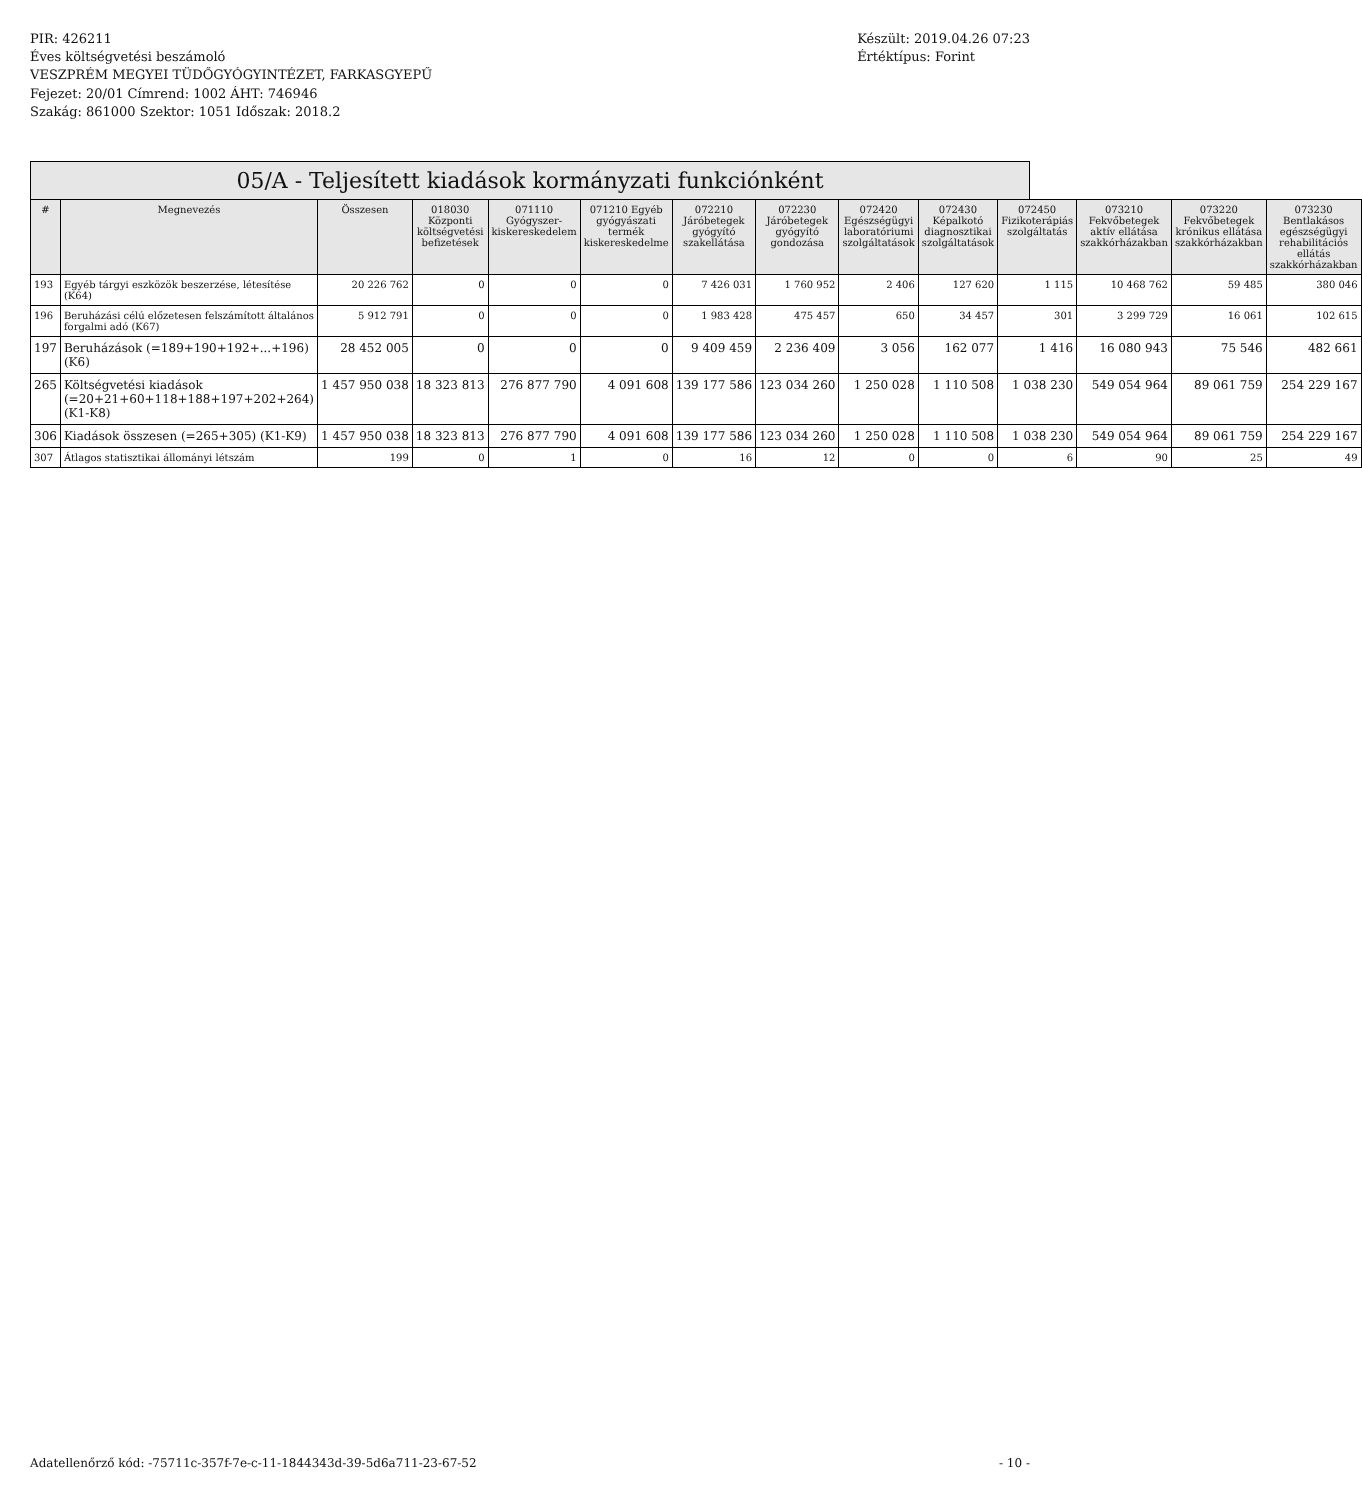PIR: 426211
Éves költségvetési beszámoló
VESZPRÉM MEGYEI TÜDŐGYÓGYINTÉZET, FARKASGYEPŰ
Fejezet: 20/01 Címrend: 1002 ÁHT: 746946
Szakág: 861000 Szektor: 1051 Időszak: 2018.2
Készült: 2019.04.26 07:23
Értéktípus: Forint
05/A - Teljesített kiadások kormányzati funkciónként
| # | Megnevezés | Összesen | 018030 Központi költségvetési befizetések | 071110 Gyógyszer-kiskereskedelem | 071210 Egyéb gyógyászati termék kiskereskedelme | 072210 Járóbetegek gyógyító szakellátása | 072230 Járóbetegek gyógyító gondozása | 072420 Egészségügyi laboratóriumi szolgáltatások | 072430 Képalkotó diagnosztikai szolgáltatások | 072450 Fizikoterápiás szolgáltatás | 073210 Fekvőbetegek aktív ellátása szakkórházakban | 073220 Fekvőbetegek krónikus ellátása szakkórházakban | 073230 Bentlakásos egészségügyi rehabilitációs ellátás szakkórházakban |
| --- | --- | --- | --- | --- | --- | --- | --- | --- | --- | --- | --- | --- | --- |
| 193 | Egyéb tárgyi eszközök beszerzése, létesítése (K64) | 20 226 762 | 0 | 0 | 0 | 7 426 031 | 1 760 952 | 2 406 | 127 620 | 1 115 | 10 468 762 | 59 485 | 380 046 |
| 196 | Beruházási célú előzetesen felszámított általános forgalmi adó (K67) | 5 912 791 | 0 | 0 | 0 | 1 983 428 | 475 457 | 650 | 34 457 | 301 | 3 299 729 | 16 061 | 102 615 |
| 197 | Beruházások (=189+190+192+...+196) (K6) | 28 452 005 | 0 | 0 | 0 | 9 409 459 | 2 236 409 | 3 056 | 162 077 | 1 416 | 16 080 943 | 75 546 | 482 661 |
| 265 | Költségvetési kiadások (=20+21+60+118+188+197+202+264) (K1-K8) | 1 457 950 038 | 18 323 813 | 276 877 790 | 4 091 608 | 139 177 586 | 123 034 260 | 1 250 028 | 1 110 508 | 1 038 230 | 549 054 964 | 89 061 759 | 254 229 167 |
| 306 | Kiadások összesen (=265+305) (K1-K9) | 1 457 950 038 | 18 323 813 | 276 877 790 | 4 091 608 | 139 177 586 | 123 034 260 | 1 250 028 | 1 110 508 | 1 038 230 | 549 054 964 | 89 061 759 | 254 229 167 |
| 307 | Átlagos statisztikai állományi létszám | 199 | 0 | 1 | 0 | 16 | 12 | 0 | 0 | 6 | 90 | 25 | 49 |
Adatellenőrző kód: -75711c-357f-7e-c-11-1844343d-39-5d6a711-23-67-52
- 10 -